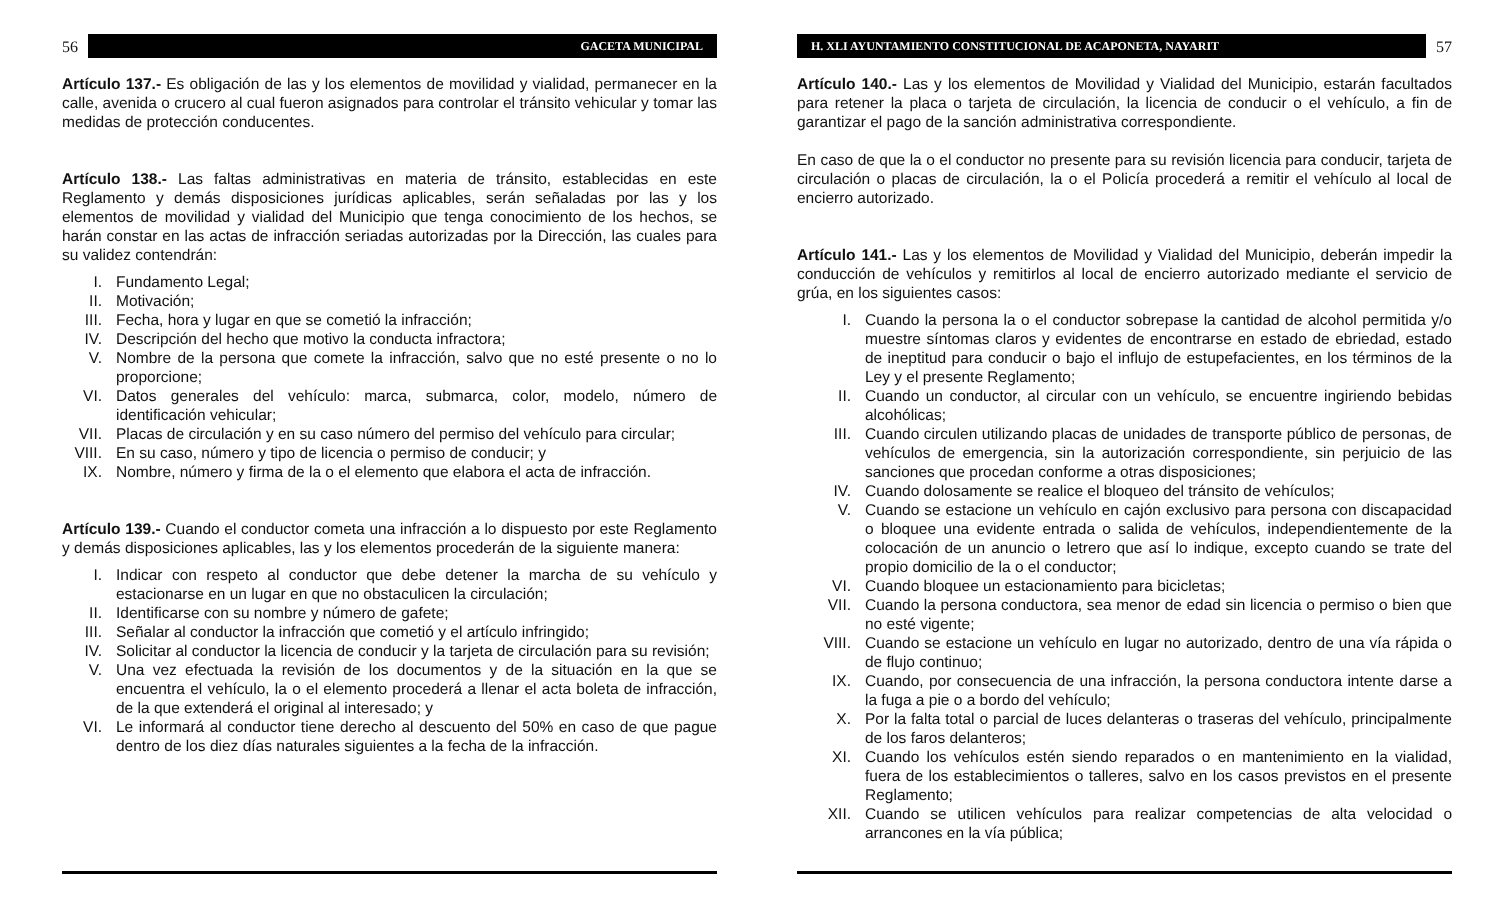56
GACETA MUNICIPAL
Artículo 137.- Es obligación de las y los elementos de movilidad y vialidad, permanecer en la calle, avenida o crucero al cual fueron asignados para controlar el tránsito vehicular y tomar las medidas de protección conducentes.
Artículo 138.- Las faltas administrativas en materia de tránsito, establecidas en este Reglamento y demás disposiciones jurídicas aplicables, serán señaladas por las y los elementos de movilidad y vialidad del Municipio que tenga conocimiento de los hechos, se harán constar en las actas de infracción seriadas autorizadas por la Dirección, las cuales para su validez contendrán:
I. Fundamento Legal;
II. Motivación;
III. Fecha, hora y lugar en que se cometió la infracción;
IV. Descripción del hecho que motivo la conducta infractora;
V. Nombre de la persona que comete la infracción, salvo que no esté presente o no lo proporcione;
VI. Datos generales del vehículo: marca, submarca, color, modelo, número de identificación vehicular;
VII. Placas de circulación y en su caso número del permiso del vehículo para circular;
VIII. En su caso, número y tipo de licencia o permiso de conducir; y
IX. Nombre, número y firma de la o el elemento que elabora el acta de infracción.
Artículo 139.- Cuando el conductor cometa una infracción a lo dispuesto por este Reglamento y demás disposiciones aplicables, las y los elementos procederán de la siguiente manera:
I. Indicar con respeto al conductor que debe detener la marcha de su vehículo y estacionarse en un lugar en que no obstaculicen la circulación;
II. Identificarse con su nombre y número de gafete;
III. Señalar al conductor la infracción que cometió y el artículo infringido;
IV. Solicitar al conductor la licencia de conducir y la tarjeta de circulación para su revisión;
V. Una vez efectuada la revisión de los documentos y de la situación en la que se encuentra el vehículo, la o el elemento procederá a llenar el acta boleta de infracción, de la que extenderá el original al interesado; y
VI. Le informará al conductor tiene derecho al descuento del 50% en caso de que pague dentro de los diez días naturales siguientes a la fecha de la infracción.
H. XLI AYUNTAMIENTO CONSTITUCIONAL DE ACAPONETA, NAYARIT
57
Artículo 140.- Las y los elementos de Movilidad y Vialidad del Municipio, estarán facultados para retener la placa o tarjeta de circulación, la licencia de conducir o el vehículo, a fin de garantizar el pago de la sanción administrativa correspondiente.
En caso de que la o el conductor no presente para su revisión licencia para conducir, tarjeta de circulación o placas de circulación, la o el Policía procederá a remitir el vehículo al local de encierro autorizado.
Artículo 141.- Las y los elementos de Movilidad y Vialidad del Municipio, deberán impedir la conducción de vehículos y remitirlos al local de encierro autorizado mediante el servicio de grúa, en los siguientes casos:
I. Cuando la persona la o el conductor sobrepase la cantidad de alcohol permitida y/o muestre síntomas claros y evidentes de encontrarse en estado de ebriedad, estado de ineptitud para conducir o bajo el influjo de estupefacientes, en los términos de la Ley y el presente Reglamento;
II. Cuando un conductor, al circular con un vehículo, se encuentre ingiriendo bebidas alcohólicas;
III. Cuando circulen utilizando placas de unidades de transporte público de personas, de vehículos de emergencia, sin la autorización correspondiente, sin perjuicio de las sanciones que procedan conforme a otras disposiciones;
IV. Cuando dolosamente se realice el bloqueo del tránsito de vehículos;
V. Cuando se estacione un vehículo en cajón exclusivo para persona con discapacidad o bloquee una evidente entrada o salida de vehículos, independientemente de la colocación de un anuncio o letrero que así lo indique, excepto cuando se trate del propio domicilio de la o el conductor;
VI. Cuando bloquee un estacionamiento para bicicletas;
VII. Cuando la persona conductora, sea menor de edad sin licencia o permiso o bien que no esté vigente;
VIII. Cuando se estacione un vehículo en lugar no autorizado, dentro de una vía rápida o de flujo continuo;
IX. Cuando, por consecuencia de una infracción, la persona conductora intente darse a la fuga a pie o a bordo del vehículo;
X. Por la falta total o parcial de luces delanteras o traseras del vehículo, principalmente de los faros delanteros;
XI. Cuando los vehículos estén siendo reparados o en mantenimiento en la vialidad, fuera de los establecimientos o talleres, salvo en los casos previstos en el presente Reglamento;
XII. Cuando se utilicen vehículos para realizar competencias de alta velocidad o arrancones en la vía pública;